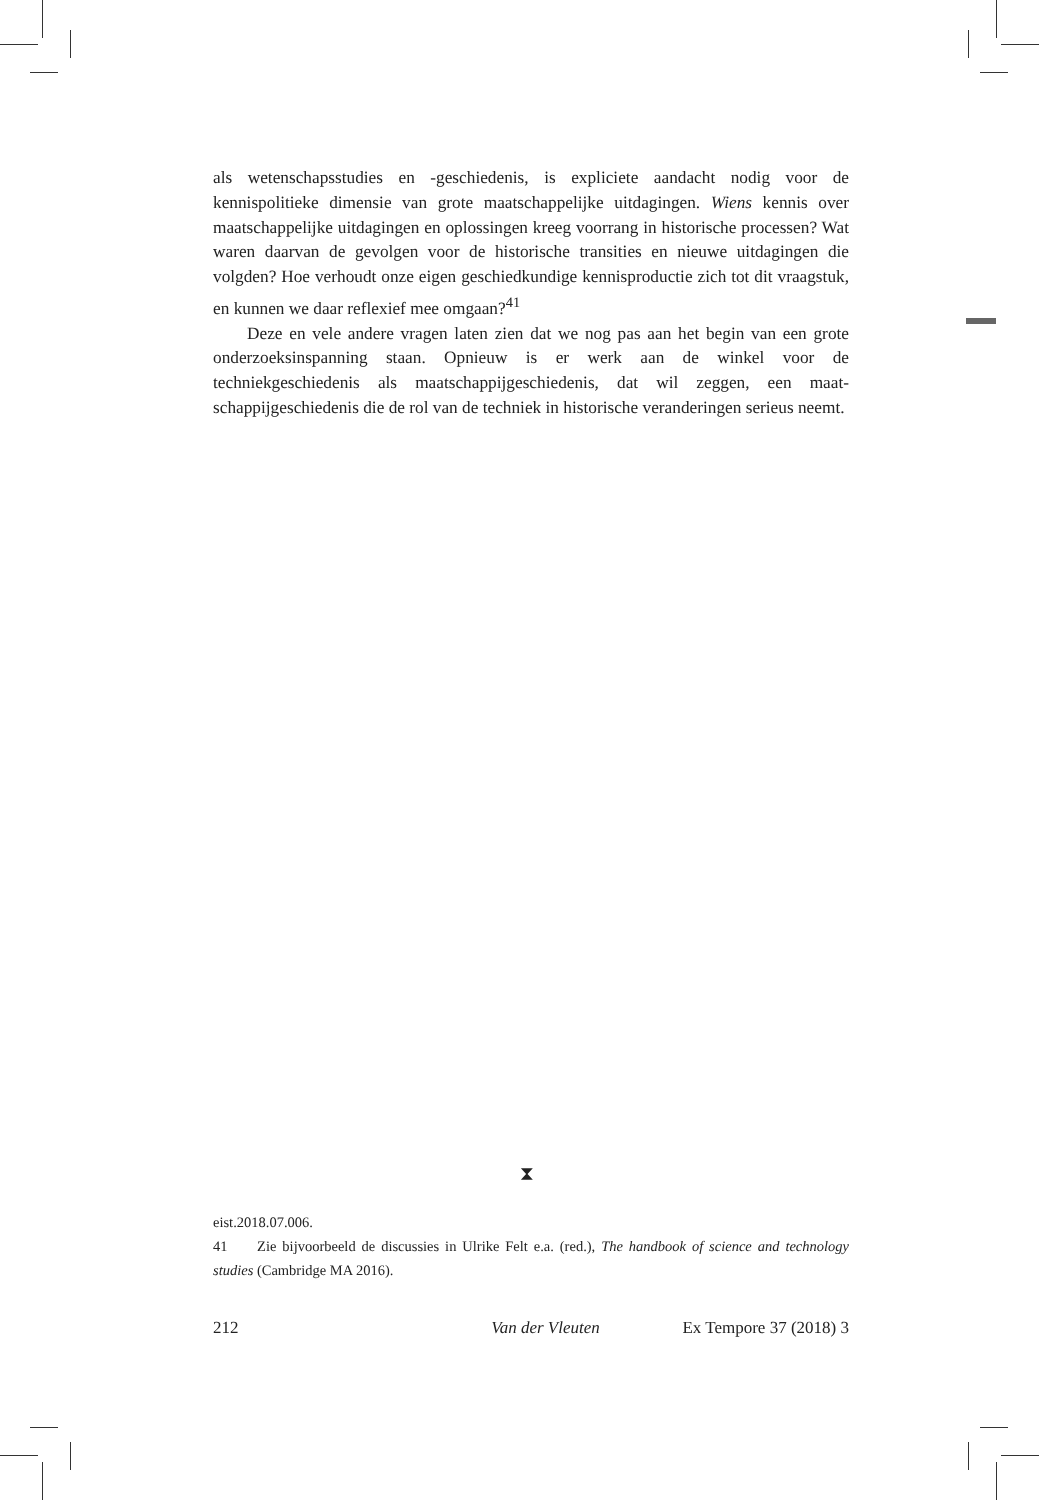als wetenschapsstudies en -geschiedenis, is expliciete aandacht nodig voor de kennispolitieke dimensie van grote maatschappelijke uitdagingen. Wiens kennis over maatschappelijke uitdagingen en oplossingen kreeg voorrang in histori­sche processen? Wat waren daarvan de gevolgen voor de historische transities en nieuwe uitdagingen die volgden? Hoe verhoudt onze eigen geschiedkun­dige kennisproductie zich tot dit vraagstuk, en kunnen we daar reflexief mee omgaan?<sup>41</sup>
Deze en vele andere vragen laten zien dat we nog pas aan het begin van een grote onderzoeksinspanning staan. Opnieuw is er werk aan de winkel voor de techniekgeschiedenis als maatschappijgeschiedenis, dat wil zeggen, een maat­schappijgeschiedenis die de rol van de techniek in historische veranderingen serieus neemt.
⧗
eist.2018.07.006.
41 Zie bijvoorbeeld de discussies in Ulrike Felt e.a. (red.), The handbook of science and technology studies (Cambridge MA 2016).
212 Van der Vleuten Ex Tempore 37 (2018) 3